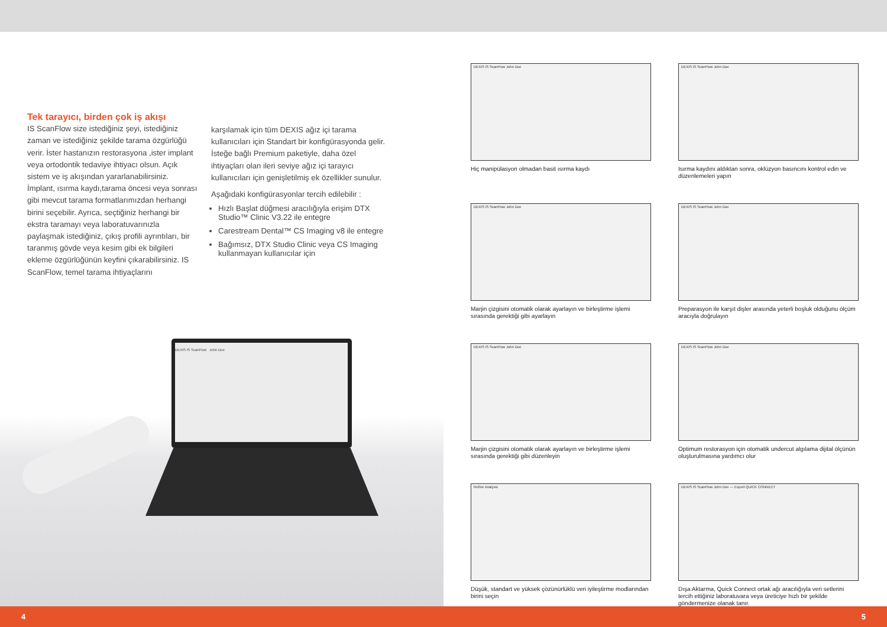Tek tarayıcı, birden çok iş akışı
IS ScanFlow size istediğiniz şeyi, istediğiniz zaman ve istediğiniz şekilde tarama özgürlüğü verir. İster hastanızın restorasyona ,ister implant veya ortodontik tedaviye ihtiyacı olsun. Açık sistem ve iş akışından yararlanabilirsiniz. İmplant, ısırma kaydı,tarama öncesi veya sonrası gibi mevcut tarama formatlarımızdan herhangi birini seçebilir. Ayrıca, seçtiğiniz herhangi bir ekstra taramayı veya laboratuvarınızla paylaşmak istediğiniz, çıkış profili ayrıntıları, bir taranmış gövde veya kesim gibi ek bilgileri ekleme özgürlüğünün keyfini çıkarabilirsiniz. IS ScanFlow, temel tarama ihtiyaçlarını
karşılamak için tüm DEXIS ağız içi tarama kullanıcıları için Standart bir konfigürasyonda gelir. İsteğe bağlı Premium paketiyle, daha özel ihtiyaçları olan ileri seviye ağız içi tarayıcı kullanıcıları için genişletilmiş ek özellikler sunulur.
Aşağıdaki konfigürasyonlar tercih edilebilir :
Hızlı Başlat düğmesi aracılığıyla erişim DTX Studio™ Clinic V3.22 ile entegre
Carestream Dental™ CS Imaging v8 ile entegre
Bağımsız, DTX Studio Clinic veya CS Imaging kullanmayan kullanıcılar için
DEXIS IS ScanFlow John Doe
DEXIS IS ScanFlow John Doe
Hiç manipülasyon olmadan basit ısırma kaydı
DEXIS IS ScanFlow John Doe
Isırma kaydını aldıktan sonra, oklüzyon basıncını kontrol edin ve düzenlemeleri yapın
DEXIS IS ScanFlow John Doe
Marjin çizgisini otomatik olarak ayarlayın ve birleştirme işlemi sırasında gerektiği gibi ayarlayın
DEXIS IS ScanFlow John Doe
Preparasyon ile karşıt dişler arasında yeterli boşluk olduğunu ölçüm aracıyla doğrulayın
DEXIS IS ScanFlow John Doe
Marjin çizgisini otomatik olarak ayarlayın ve birleştirme işlemi sırasında gerektiği gibi düzenleyin
DEXIS IS ScanFlow John Doe
Optimum restorasyon için otomatik undercut algılama dijital ölçünün oluşturulmasına yardımcı olur
Refine Analysis
Düşük, standart ve yüksek çözünürlüklü veri iyileştirme modlarından birini seçin
DEXIS IS ScanFlow John Doe — Export QUICK CONNECT
Dışa Aktarma, Quick Connect ortak ağı aracılığıyla veri setlerini tercih ettiğiniz laboratuvara veya üreticiye hızlı bir şekilde göndermenize olanak tanır.
4 5